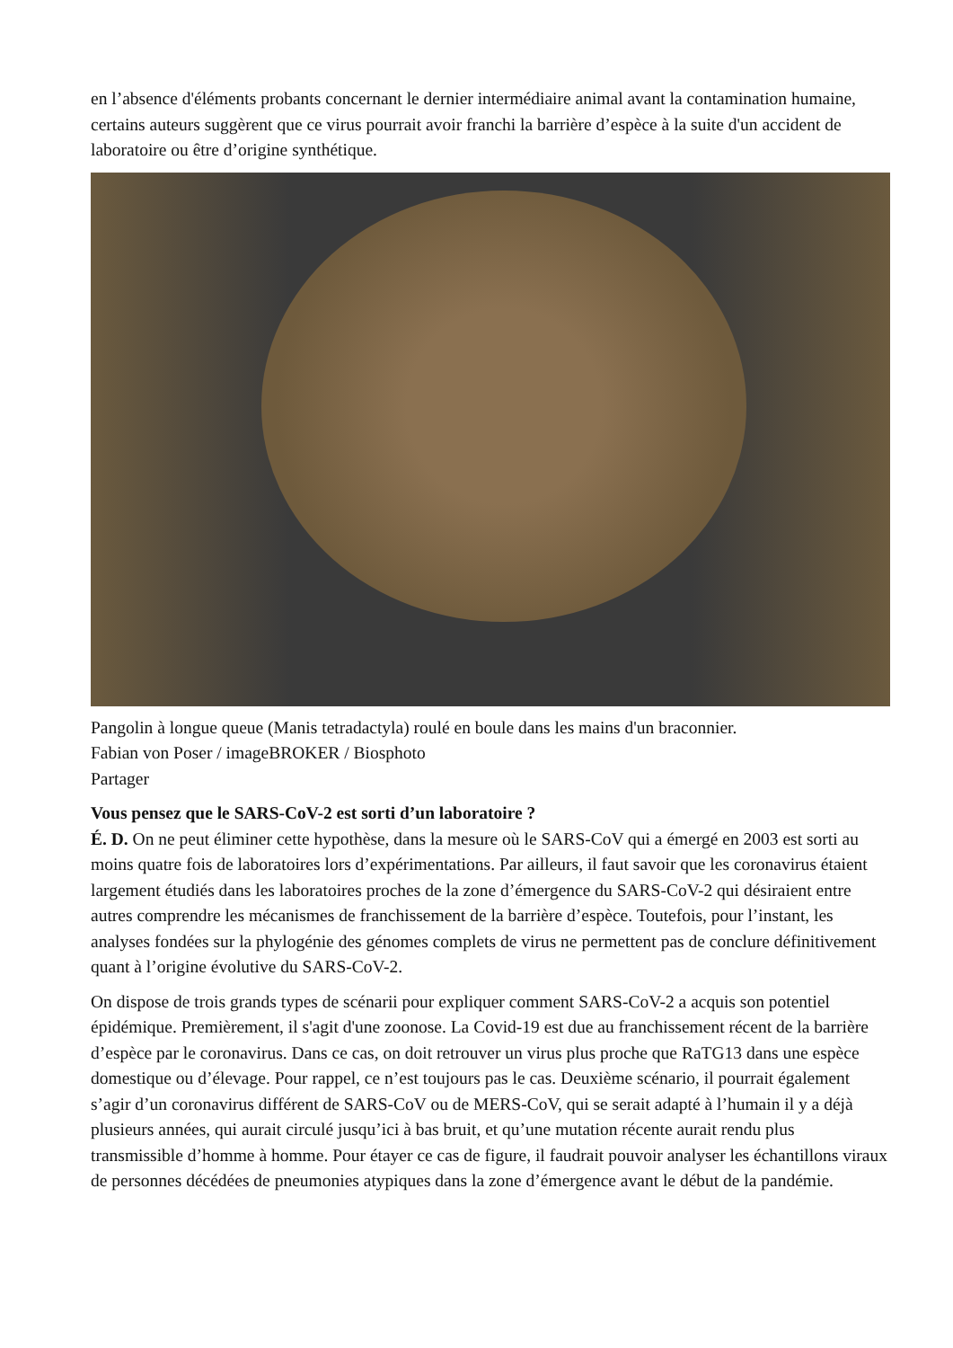en l’absence d'éléments probants concernant le dernier intermédiaire animal avant la contamination humaine, certains auteurs suggèrent que ce virus pourrait avoir franchi la barrière d’espèce à la suite d'un accident de laboratoire ou être d’origine synthétique.
Pangolin à longue queue (Manis tetradactyla) roulé en boule dans les mains d'un braconnier.
Fabian von Poser / imageBROKER / Biosphoto
Partager
Vous pensez que le SARS-CoV-2 est sorti d’un laboratoire ?
É. D. On ne peut éliminer cette hypothèse, dans la mesure où le SARS-CoV qui a émergé en 2003 est sorti au moins quatre fois de laboratoires lors d’expérimentations. Par ailleurs, il faut savoir que les coronavirus étaient largement étudiés dans les laboratoires proches de la zone d’émergence du SARS-CoV-2 qui désiraient entre autres comprendre les mécanismes de franchissement de la barrière d’espèce. Toutefois, pour l’instant, les analyses fondées sur la phylogénie des génomes complets de virus ne permettent pas de conclure définitivement quant à l’origine évolutive du SARS-CoV-2.
On dispose de trois grands types de scénarii pour expliquer comment SARS-CoV-2 a acquis son potentiel épidémique. Premièrement, il s'agit d'une zoonose. La Covid-19 est due au franchissement récent de la barrière d’espèce par le coronavirus. Dans ce cas, on doit retrouver un virus plus proche que RaTG13 dans une espèce domestique ou d’élevage. Pour rappel, ce n’est toujours pas le cas. Deuxième scénario, il pourrait également s’agir d’un coronavirus différent de SARS-CoV ou de MERS-CoV, qui se serait adapté à l’humain il y a déjà plusieurs années, qui aurait circulé jusqu’ici à bas bruit, et qu’une mutation récente aurait rendu plus transmissible d’homme à homme. Pour étayer ce cas de figure, il faudrait pouvoir analyser les échantillons viraux de personnes décédées de pneumonies atypiques dans la zone d’émergence avant le début de la pandémie.